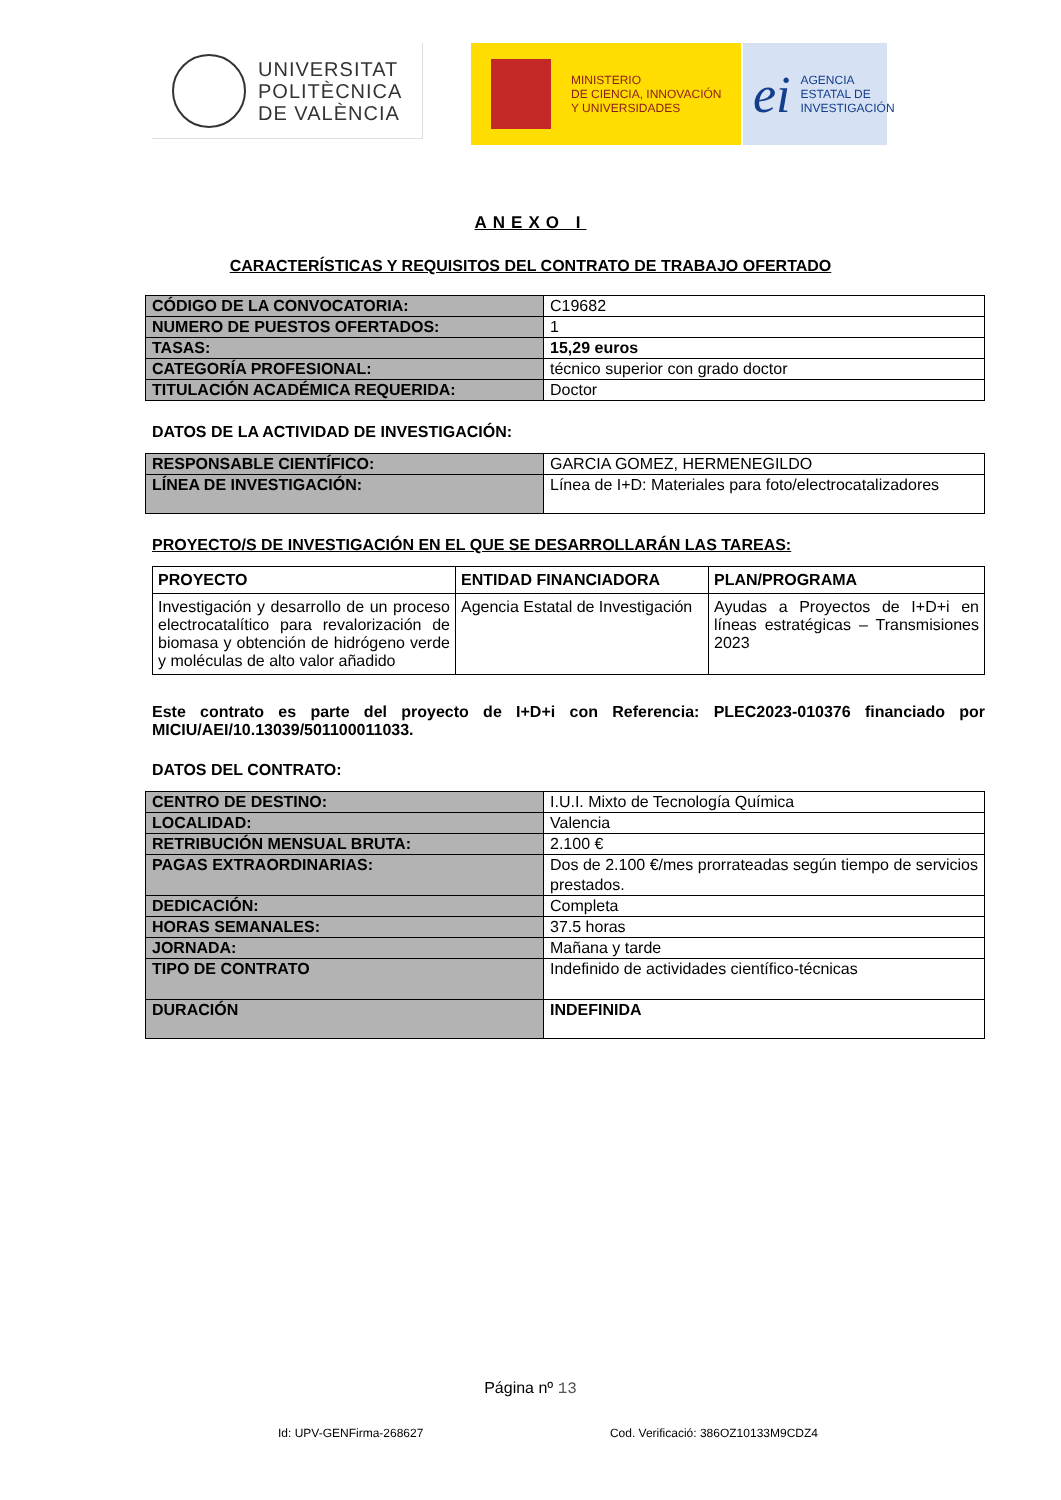UNIVERSITAT
POLITÈCNICA
DE VALÈNCIA
MINISTERIO
DE CIENCIA, INNOVACIÓN
Y UNIVERSIDADES
ei
AGENCIA
ESTATAL DE
INVESTIGACIÓN
ANEXO I
CARACTERÍSTICAS Y REQUISITOS DEL CONTRATO DE TRABAJO OFERTADO
| CÓDIGO DE LA CONVOCATORIA: | C19682 |
| NUMERO DE PUESTOS OFERTADOS: | 1 |
| TASAS: | 15,29 euros |
| CATEGORÍA PROFESIONAL: | técnico superior con grado doctor |
| TITULACIÓN ACADÉMICA REQUERIDA: | Doctor |
DATOS DE LA ACTIVIDAD DE INVESTIGACIÓN:
| RESPONSABLE CIENTÍFICO: | GARCIA GOMEZ, HERMENEGILDO |
| LÍNEA DE INVESTIGACIÓN: | Línea de I+D: Materiales para foto/electrocatalizadores |
PROYECTO/S DE INVESTIGACIÓN EN EL QUE SE DESARROLLARÁN LAS TAREAS:
| PROYECTO | ENTIDAD FINANCIADORA | PLAN/PROGRAMA |
| --- | --- | --- |
| Investigación y desarrollo de un proceso electrocatalítico para revalorización de biomasa y obtención de hidrógeno verde y moléculas de alto valor añadido | Agencia Estatal de Investigación | Ayudas a Proyectos de I+D+i en líneas estratégicas – Transmisiones 2023 |
Este contrato es parte del proyecto de I+D+i con Referencia: PLEC2023-010376 financiado por MICIU/AEI/10.13039/501100011033.
DATOS DEL CONTRATO:
| CENTRO DE DESTINO: | I.U.I. Mixto de Tecnología Química |
| LOCALIDAD: | Valencia |
| RETRIBUCIÓN MENSUAL BRUTA: | 2.100 € |
| PAGAS EXTRAORDINARIAS: | Dos de 2.100 €/mes prorrateadas según tiempo de servicios prestados. |
| DEDICACIÓN: | Completa |
| HORAS SEMANALES: | 37.5 horas |
| JORNADA: | Mañana y tarde |
| TIPO DE CONTRATO | Indefinido de actividades científico-técnicas |
| DURACIÓN | INDEFINIDA |
Página nº 13
Id: UPV-GENFirma-268627 Cod. Verificació: 386OZ10133M9CDZ4